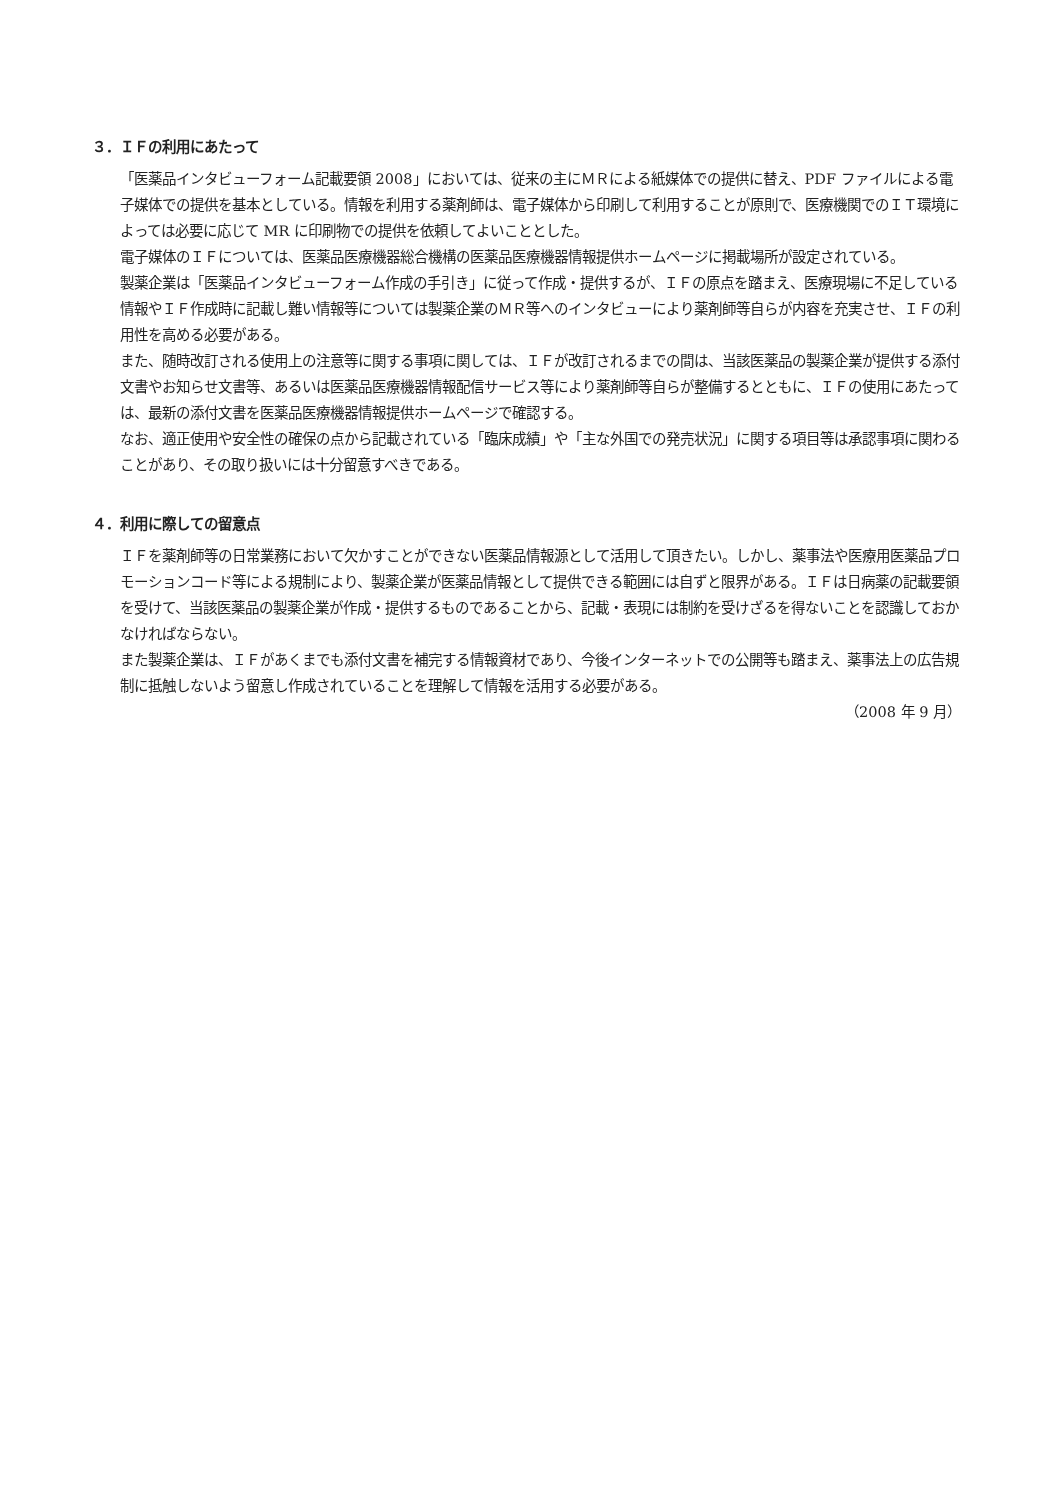３．ＩＦの利用にあたって
「医薬品インタビューフォーム記載要領 2008」においては、従来の主にＭＲによる紙媒体での提供に替え、PDF ファイルによる電子媒体での提供を基本としている。情報を利用する薬剤師は、電子媒体から印刷して利用することが原則で、医療機関でのＩＴ環境によっては必要に応じて MR に印刷物での提供を依頼してよいこととした。
電子媒体のＩＦについては、医薬品医療機器総合機構の医薬品医療機器情報提供ホームページに掲載場所が設定されている。
製薬企業は「医薬品インタビューフォーム作成の手引き」に従って作成・提供するが、ＩＦの原点を踏まえ、医療現場に不足している情報やＩＦ作成時に記載し難い情報等については製薬企業のＭＲ等へのインタビューにより薬剤師等自らが内容を充実させ、ＩＦの利用性を高める必要がある。
また、随時改訂される使用上の注意等に関する事項に関しては、ＩＦが改訂されるまでの間は、当該医薬品の製薬企業が提供する添付文書やお知らせ文書等、あるいは医薬品医療機器情報配信サービス等により薬剤師等自らが整備するとともに、ＩＦの使用にあたっては、最新の添付文書を医薬品医療機器情報提供ホームページで確認する。
なお、適正使用や安全性の確保の点から記載されている「臨床成績」や「主な外国での発売状況」に関する項目等は承認事項に関わることがあり、その取り扱いには十分留意すべきである。
４．利用に際しての留意点
ＩＦを薬剤師等の日常業務において欠かすことができない医薬品情報源として活用して頂きたい。しかし、薬事法や医療用医薬品プロモーションコード等による規制により、製薬企業が医薬品情報として提供できる範囲には自ずと限界がある。ＩＦは日病薬の記載要領を受けて、当該医薬品の製薬企業が作成・提供するものであることから、記載・表現には制約を受けざるを得ないことを認識しておかなければならない。
また製薬企業は、ＩＦがあくまでも添付文書を補完する情報資材であり、今後インターネットでの公開等も踏まえ、薬事法上の広告規制に抵触しないよう留意し作成されていることを理解して情報を活用する必要がある。
（2008 年 9 月）